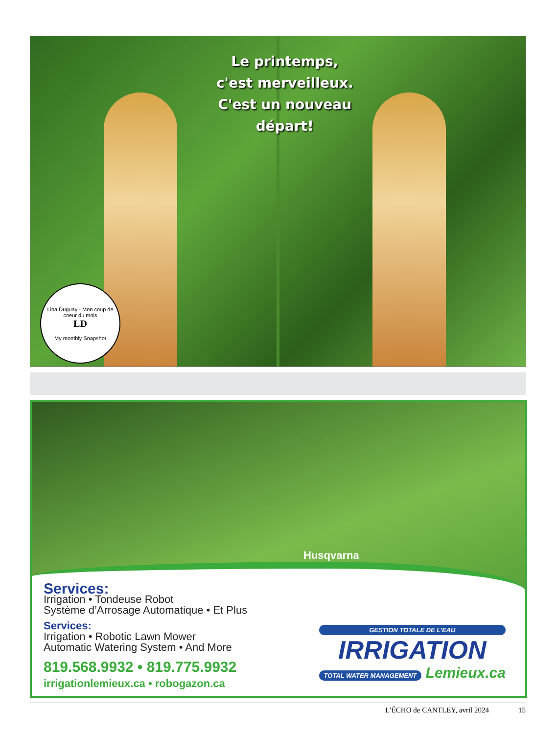Lina Duguay - Mon coup de coeur du mois
LD
My monthly Snapshot
Le printemps,
c'est merveilleux.
C'est un nouveau
départ!
Husqvarna
Services:
Irrigation • Tondeuse Robot
Système d’Arrosage Automatique • Et Plus
Services:
Irrigation • Robotic Lawn Mower
Automatic Watering System • And More
819.568.9932 • 819.775.9932
irrigationlemieux.ca • robogazon.ca
GESTION TOTALE DE L’EAU
IRRIGATION
TOTAL WATER MANAGEMENT Lemieux.ca
L’ÉCHO de CANTLEY, avril 2024 15